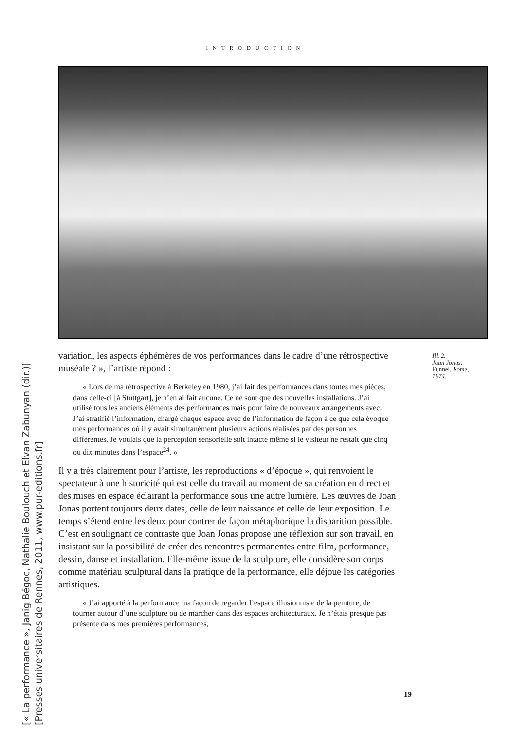INTRODUCTION
variation, les aspects éphémères de vos performances dans le cadre d’une rétrospective muséale ? », l’artiste répond :
« Lors de ma rétrospective à Berkeley en 1980, j’ai fait des performances dans toutes mes pièces, dans celle-ci [à Stuttgart], je n’en ai fait aucune. Ce ne sont que des nouvelles installations. J’ai utilisé tous les anciens éléments des performances mais pour faire de nouveaux arrangements avec. J’ai stratifié l’information, chargé chaque espace avec de l’information de façon à ce que cela évoque mes performances où il y avait simultanément plusieurs actions réalisées par des personnes différentes. Je voulais que la perception sensorielle soit intacte même si le visiteur ne restait que cinq ou dix minutes dans l’espace<sup>24</sup>. »
Il y a très clairement pour l’artiste, les reproductions « d’époque », qui renvoient le spectateur à une historicité qui est celle du travail au moment de sa création en direct et des mises en espace éclairant la performance sous une autre lumière. Les œuvres de Joan Jonas portent toujours deux dates, celle de leur naissance et celle de leur exposition. Le temps s’étend entre les deux pour contrer de façon métaphorique la disparition possible. C’est en soulignant ce contraste que Joan Jonas propose une réflexion sur son travail, en insistant sur la possibilité de créer des rencontres permanentes entre film, performance, dessin, danse et installation. Elle-même issue de la sculpture, elle considère son corps comme matériau sculptural dans la pratique de la performance, elle déjoue les catégories artistiques.
« J’ai apporté à la performance ma façon de regarder l’espace illusionniste de la peinture, de tourner autour d’une sculpture ou de marcher dans des espaces architecturaux. Je n’étais presque pas présente dans mes premières performances,
Ill. 2.
Joan Jonas,
Funnel, Rome,
1974.
19
[« La performance », Janig Bégoc, Nathalie Boulouch et Elvan Zabunyan (dir.)]
[Presses universitaires de Rennes, 2011, www.pur-editions.fr]